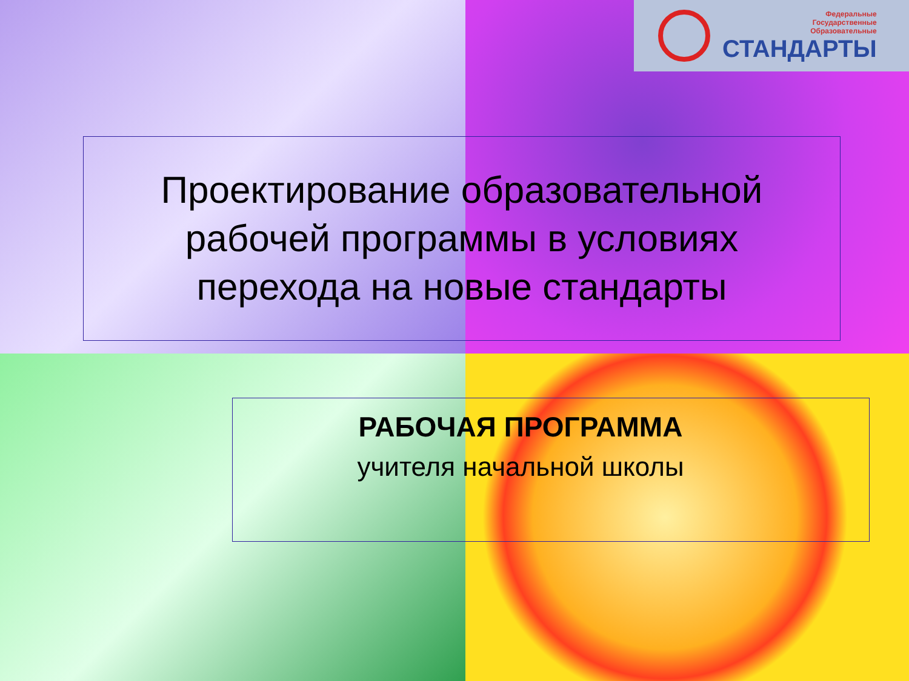Федеральные
Государственные
Образовательные
СТАНДАРТЫ
Проектирование образовательной
рабочей программы в условиях
перехода на новые стандарты
РАБОЧАЯ ПРОГРАММА
учителя начальной школы